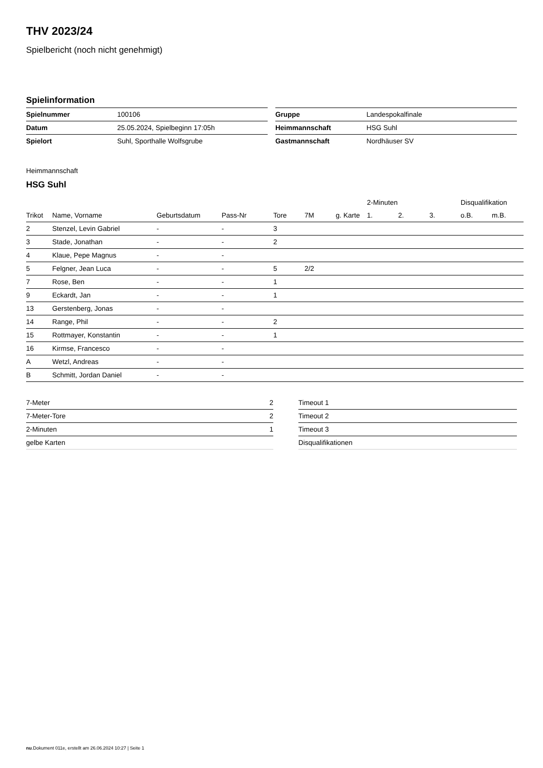THV 2023/24
Spielbericht (noch nicht genehmigt)
Spielinformation
| Spielnummer | 100106 |
| Datum | 25.05.2024, Spielbeginn 17:05h |
| Spielort | Suhl, Sporthalle Wolfsgrube |
| Gruppe | Landespokalfinale |
| Heimmannschaft | HSG Suhl |
| Gastmannschaft | Nordhäuser SV |
Heimmannschaft
HSG Suhl
| | | | | | | | 2-Minuten | | | Disqualifikation | |
| --- | --- | --- | --- | --- | --- | --- | --- | --- | --- | --- | --- |
| Trikot | Name, Vorname | Geburtsdatum | Pass-Nr | Tore | 7M | g. Karte | 1. | 2. | 3. | o.B. | m.B. |
| 2 | Stenzel, Levin Gabriel | - | - | 3 | | | | | | | |
| 3 | Stade, Jonathan | - | - | 2 | | | | | | | |
| 4 | Klaue, Pepe Magnus | - | - | | | | | | | | |
| 5 | Felgner, Jean Luca | - | - | 5 | 2/2 | | | | | | |
| 7 | Rose, Ben | - | - | 1 | | | | | | | |
| 9 | Eckardt, Jan | - | - | 1 | | | | | | | |
| 13 | Gerstenberg, Jonas | - | - | | | | | | | | |
| 14 | Range, Phil | - | - | 2 | | | | | | | |
| 15 | Rottmayer, Konstantin | - | - | 1 | | | | | | | |
| 16 | Kirmse, Francesco | - | - | | | | | | | | |
| A | Wetzl, Andreas | - | - | | | | | | | | |
| B | Schmitt, Jordan Daniel | - | - | | | | | | | | |
| 7-Meter | 2 |
| 7-Meter-Tore | 2 |
| 2-Minuten | 1 |
| gelbe Karten | |
| Timeout 1 |
| Timeout 2 |
| Timeout 3 |
| Disqualifikationen |
nu.Dokument 011e, erstellt am 26.06.2024 10:27 | Seite 1